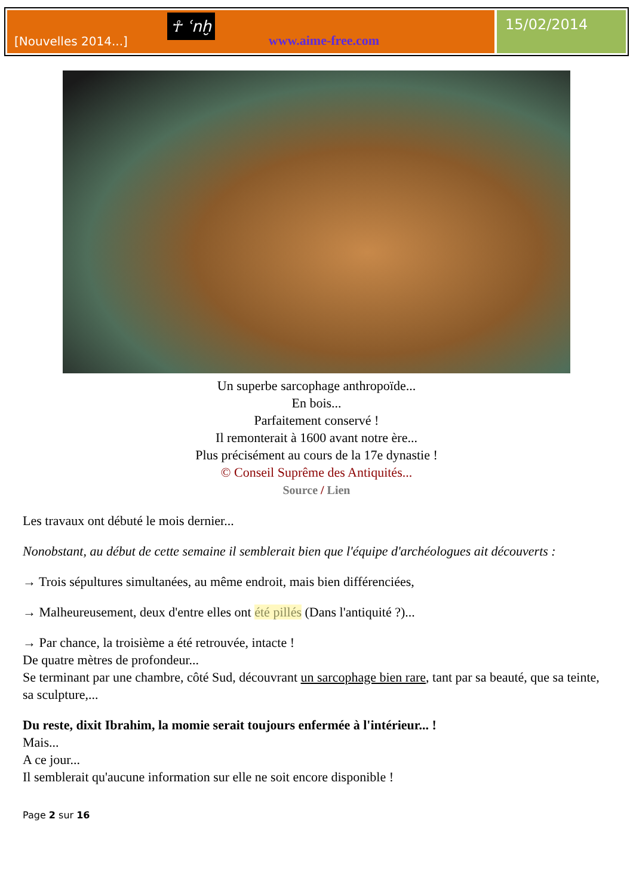[Nouvelles 2014...]
☥ ʿnḫ
www.aime-free.com
15/02/2014
Un superbe sarcophage anthropoïde...
En bois...
Parfaitement conservé !
Il remonterait à 1600 avant notre ère...
Plus précisément au cours de la 17e dynastie !
© Conseil Suprême des Antiquités...
Source / Lien
Les travaux ont débuté le mois dernier...
Nonobstant, au début de cette semaine il semblerait bien que l'équipe d'archéologues ait découverts :
→ Trois sépultures simultanées, au même endroit, mais bien différenciées,
→ Malheureusement, deux d'entre elles ont été pillés (Dans l'antiquité ?)...
→ Par chance, la troisième a été retrouvée, intacte !
De quatre mètres de profondeur...
Se terminant par une chambre, côté Sud, découvrant un sarcophage bien rare, tant par sa beauté, que sa teinte, sa sculpture,...
Du reste, dixit Ibrahim, la momie serait toujours enfermée à l'intérieur... !
Mais...
A ce jour...
Il semblerait qu'aucune information sur elle ne soit encore disponible !
Page 2 sur 16